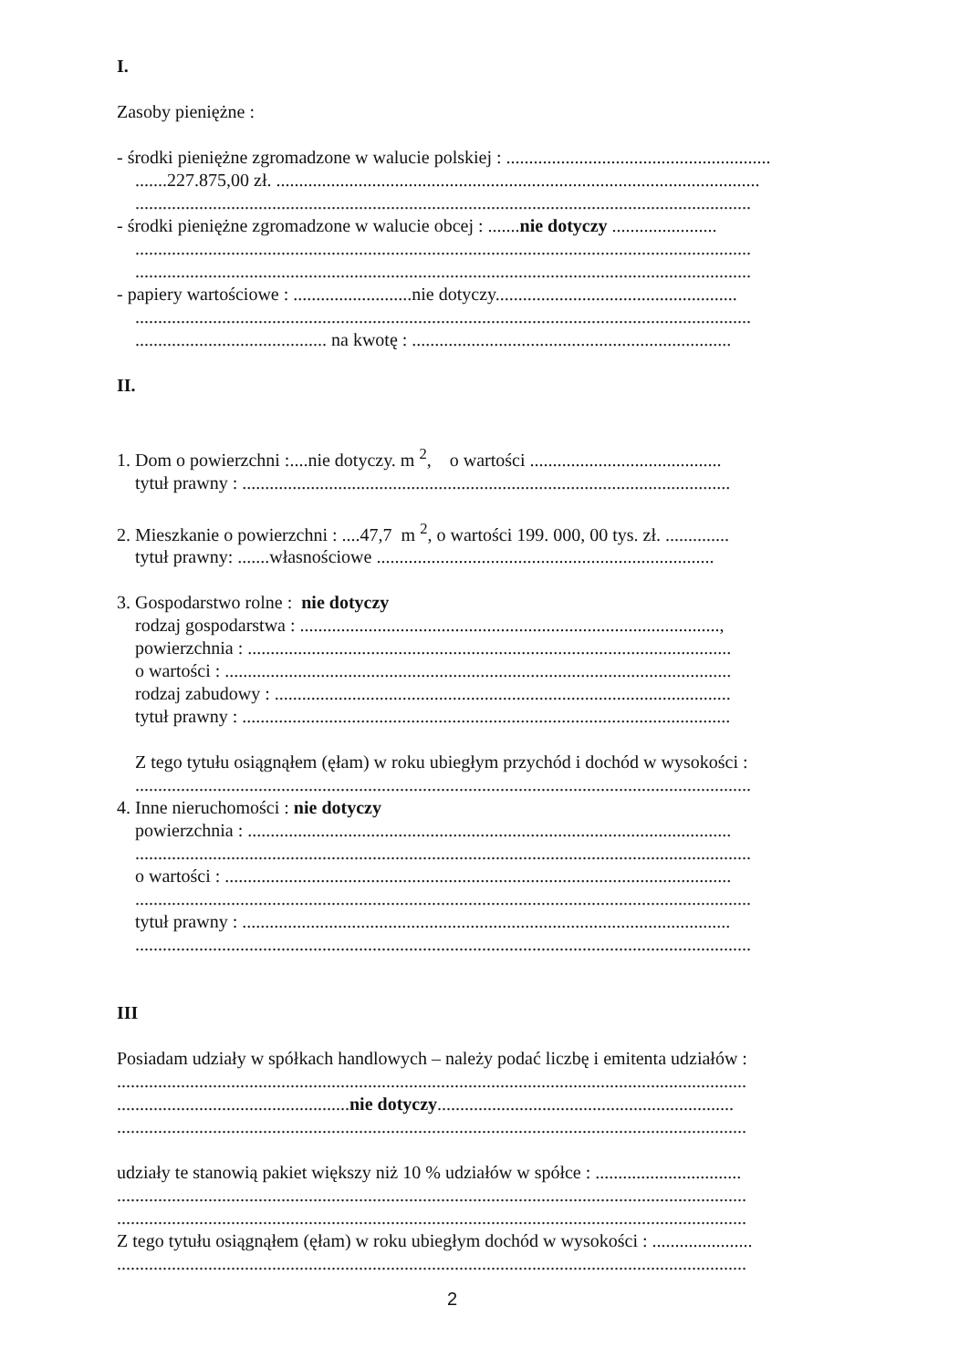I.
Zasoby pieniężne :
- środki pieniężne zgromadzone w walucie polskiej : ..........................................................
.......227.875,00 zł. ..........................................................................................................
.......................................................................................................................................
- środki pieniężne zgromadzone w walucie obcej : .......nie dotyczy .......................
.......................................................................................................................................
.......................................................................................................................................
- papiery wartościowe : ..........................nie dotyczy.....................................................
.......................................................................................................................................
.......................................... na kwotę : ......................................................................
II.
1. Dom o powierzchni :....nie dotyczy. m <sup>2</sup>, o wartości ..........................................
tytuł prawny : ...........................................................................................................
2. Mieszkanie o powierzchni : ....47,7 m <sup>2</sup>, o wartości 199. 000, 00 tys. zł. ..............
tytuł prawny: .......własnościowe ..........................................................................
3. Gospodarstwo rolne : nie dotyczy
rodzaj gospodarstwa : ............................................................................................,
powierzchnia : ..........................................................................................................
o wartości : ...............................................................................................................
rodzaj zabudowy : ....................................................................................................
tytuł prawny : ...........................................................................................................
Z tego tytułu osiągnąłem (ęłam) w roku ubiegłym przychód i dochód w wysokości :
.......................................................................................................................................
4. Inne nieruchomości : nie dotyczy
powierzchnia : ..........................................................................................................
.......................................................................................................................................
o wartości : ...............................................................................................................
.......................................................................................................................................
tytuł prawny : ...........................................................................................................
.......................................................................................................................................
III
Posiadam udziały w spółkach handlowych – należy podać liczbę i emitenta udziałów :
..........................................................................................................................................
...................................................nie dotyczy.................................................................
..........................................................................................................................................
udziały te stanowią pakiet większy niż 10 % udziałów w spółce : ................................
..........................................................................................................................................
..........................................................................................................................................
Z tego tytułu osiągnąłem (ęłam) w roku ubiegłym dochód w wysokości : ......................
..........................................................................................................................................
2